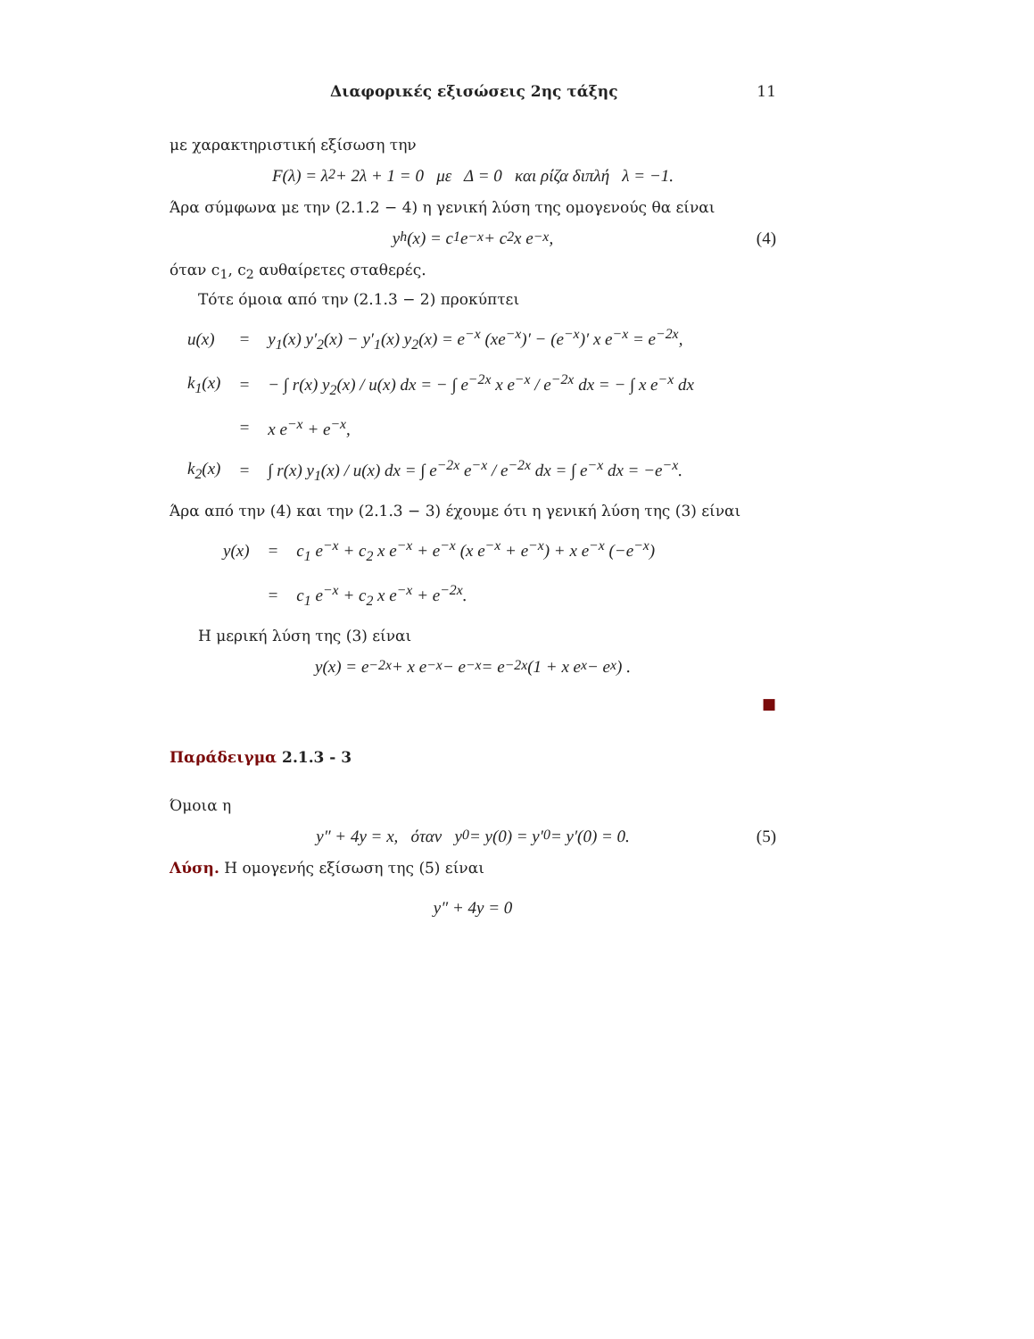Διαφορικές εξισώσεις 2ης τάξης 11
με χαρακτηριστική εξίσωση την
F(λ) = λ<sup>2</sup> + 2λ + 1 = 0 με Δ = 0 και ρίζα διπλή λ = −1.
Άρα σύμφωνα με την (2.1.2 − 4) η γενική λύση της ομογενούς θα είναι
y<sub>h</sub>(x) = c<sub>1</sub> e<sup>−x</sup> + c<sub>2</sub> x e<sup>−x</sup>, (4)
όταν c<sub>1</sub>, c<sub>2</sub> αυθαίρετες σταθερές.
Τότε όμοια από την (2.1.3 − 2) προκύπτει
| u(x) | = | y<sub>1</sub>(x) y′<sub>2</sub>(x) − y′<sub>1</sub>(x) y<sub>2</sub>(x) = e<sup>−x</sup> (xe<sup>−x</sup>)′ − (e<sup>−x</sup>)′ x e<sup>−x</sup> = e<sup>−2x</sup>, |
| k<sub>1</sub>(x) | = | − ∫ r(x) y<sub>2</sub>(x) / u(x) dx = − ∫ e<sup>−2x</sup> x e<sup>−x</sup> / e<sup>−2x</sup> dx = − ∫ x e<sup>−x</sup> dx |
| | = | x e<sup>−x</sup> + e<sup>−x</sup>, |
| k<sub>2</sub>(x) | = | ∫ r(x) y<sub>1</sub>(x) / u(x) dx = ∫ e<sup>−2x</sup> e<sup>−x</sup> / e<sup>−2x</sup> dx = ∫ e<sup>−x</sup> dx = −e<sup>−x</sup>. |
Άρα από την (4) και την (2.1.3 − 3) έχουμε ότι η γενική λύση της (3) είναι
| y(x) | = | c<sub>1</sub> e<sup>−x</sup> + c<sub>2</sub> x e<sup>−x</sup> + e<sup>−x</sup> (x e<sup>−x</sup> + e<sup>−x</sup>) + x e<sup>−x</sup> (−e<sup>−x</sup>) |
| | = | c<sub>1</sub> e<sup>−x</sup> + c<sub>2</sub> x e<sup>−x</sup> + e<sup>−2x</sup>. |
Η μερική λύση της (3) είναι
y(x) = e<sup>−2x</sup> + x e<sup>−x</sup> − e<sup>−x</sup> = e<sup>−2x</sup> (1 + x e<sup>x</sup> − e<sup>x</sup>) .
■
Παράδειγμα 2.1.3 - 3
Όμοια η
y″ + 4y = x, όταν y<sub>0</sub> = y(0) = y′<sub>0</sub> = y′(0) = 0. (5)
Λύση. Η ομογενής εξίσωση της (5) είναι
y″ + 4y = 0